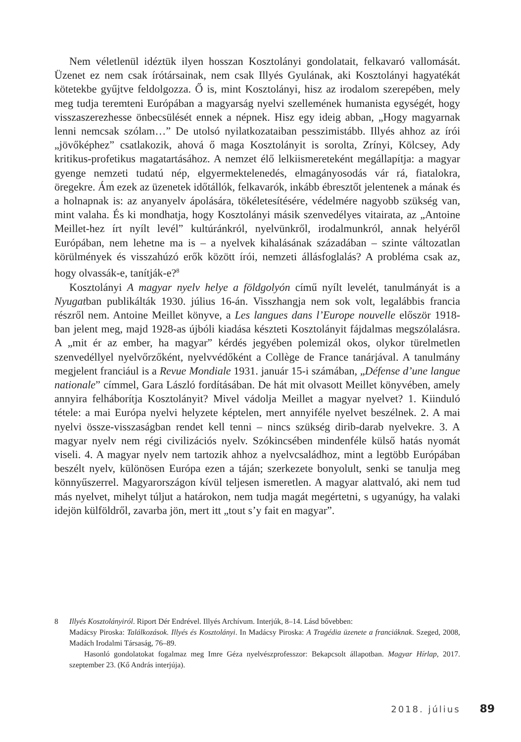Nem véletlenül idéztük ilyen hosszan Kosztolányi gondolatait, felkavaró vallomását. Üzenet ez nem csak írótársainak, nem csak Illyés Gyulának, aki Kosztolányi hagyatékát kötetekbe gyűjtve feldolgozza. Ő is, mint Kosztolányi, hisz az irodalom szerepében, mely meg tudja teremteni Európában a magyarság nyelvi szellemének humanista egységét, hogy visszaszerezhesse önbecsülését ennek a népnek. Hisz egy ideig abban, „Hogy magyarnak lenni nemcsak szólam…” De utolsó nyilatkozataiban pesszimistább. Illyés ahhoz az írói „jövőképhez” csatlakozik, ahová ő maga Kosztolányit is sorolta, Zrínyi, Kölcsey, Ady kritikus-profetikus magatartásához. A nemzet élő lelkiismereteként megállapítja: a magyar gyenge nemzeti tudatú nép, elgyermektelenedés, elmagányosodás vár rá, fiatalokra, öregekre. Ám ezek az üzenetek időtállók, felkavarók, inkább ébresztőt jelentenek a mának és a holnapnak is: az anyanyelv ápolására, tökéletesítésére, védelmére nagyobb szükség van, mint valaha. És ki mondhatja, hogy Kosztolányi másik szenvedélyes vitairata, az „Antoine Meillet-hez írt nyílt levél” kultúránkról, nyelvünkről, irodalmunkról, annak helyéről Európában, nem lehetne ma is – a nyelvek kihalásának századában – szinte változatlan körülmények és visszahúzó erők között írói, nemzeti állásfoglalás? A probléma csak az, hogy olvassák-e, tanítják-e?<sup>8</sup>
Kosztolányi A magyar nyelv helye a földgolyón című nyílt levelét, tanulmányát is a Nyugatban publikálták 1930. július 16-án. Visszhangja nem sok volt, legalábbis francia részről nem. Antoine Meillet könyve, a Les langues dans l’Europe nouvelle először 1918-ban jelent meg, majd 1928-as újbóli kiadása készteti Kosztolányit fájdalmas megszólalásra. A „mit ér az ember, ha magyar” kérdés jegyében polemizál okos, olykor türelmetlen szenvedéllyel nyelvőrzőként, nyelvvédőként a Collège de France tanárjával. A tanulmány megjelent franciául is a Revue Mondiale 1931. január 15-i számában, „Défense d’une langue nationale” címmel, Gara László fordításában. De hát mit olvasott Meillet könyvében, amely annyira felháborítja Kosztolányit? Mivel vádolja Meillet a magyar nyelvet? 1. Kiinduló tétele: a mai Európa nyelvi helyzete képtelen, mert annyiféle nyelvet beszélnek. 2. A mai nyelvi össze-visszaságban rendet kell tenni – nincs szükség dirib-darab nyelvekre. 3. A magyar nyelv nem régi civilizációs nyelv. Szókincsében mindenféle külső hatás nyomát viseli. 4. A magyar nyelv nem tartozik ahhoz a nyelvcsaládhoz, mint a legtöbb Európában beszélt nyelv, különösen Európa ezen a táján; szerkezete bonyolult, senki se tanulja meg könnyűszerrel. Magyarországon kívül teljesen ismeretlen. A magyar alattvaló, aki nem tud más nyelvet, mihelyt túljut a határokon, nem tudja magát megértetni, s ugyanúgy, ha valaki idejön külföldről, zavarba jön, mert itt „tout s’y fait en magyar”.
8 Illyés Kosztolányiról. Riport Dér Endrével. Illyés Archívum. Interjúk, 8–14. Lásd bővebben:
Madácsy Piroska: Találkozások. Illyés és Kosztolányi. In Madácsy Piroska: A Tragédia üzenete a franciáknak. Szeged, 2008, Madách Irodalmi Társaság, 76–89.
Hasonló gondolatokat fogalmaz meg Imre Géza nyelvészprofesszor: Bekapcsolt állapotban. Magyar Hírlap, 2017. szeptember 23. (Kő András interjúja).
2018. július 89